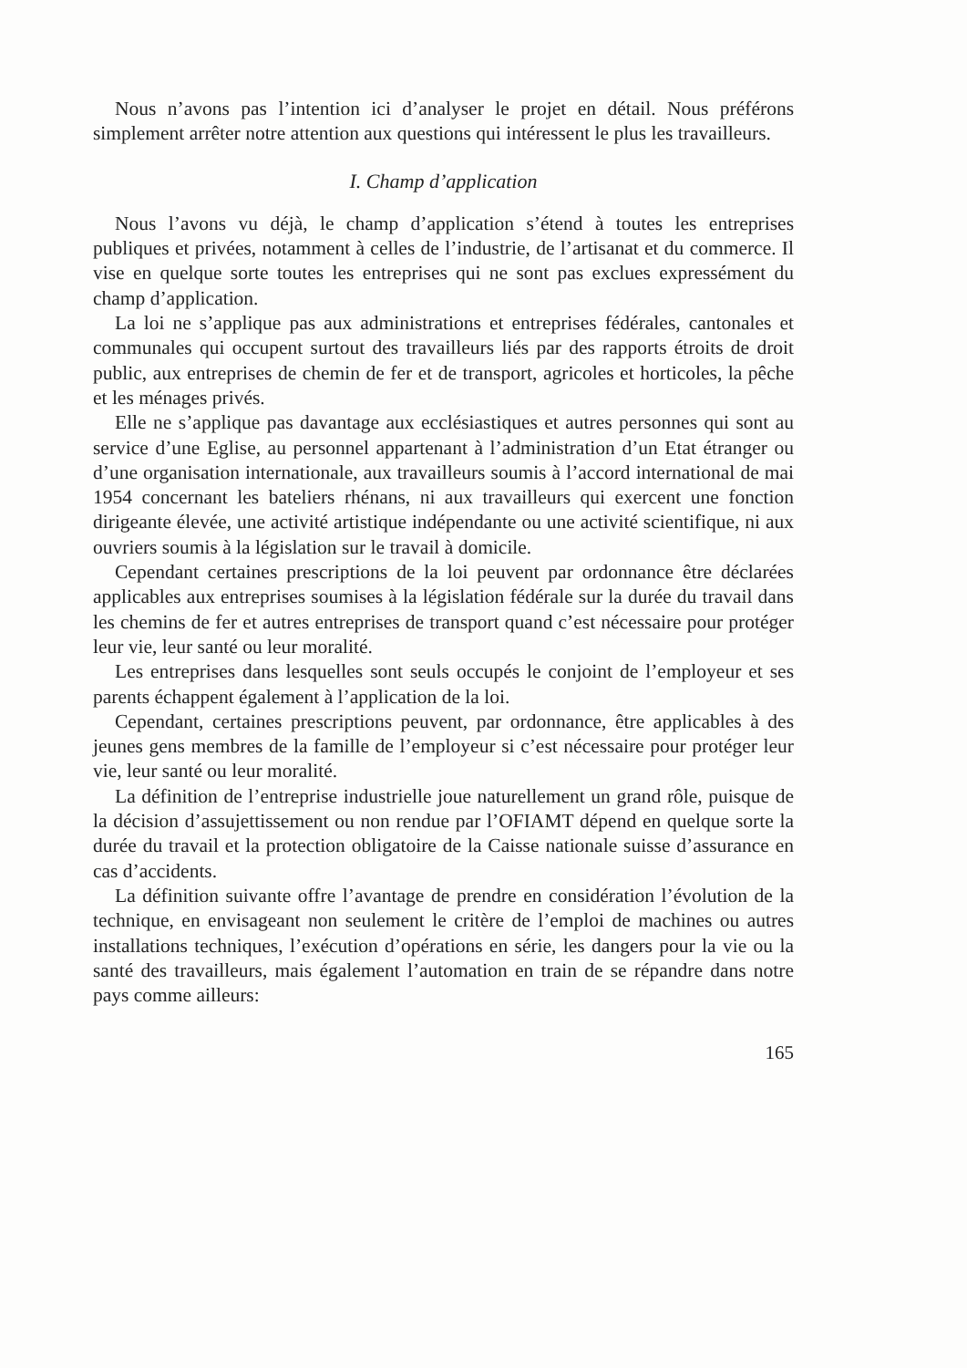Nous n’avons pas l’intention ici d’analyser le projet en détail. Nous préférons simplement arrêter notre attention aux questions qui intéressent le plus les travailleurs.
I. Champ d’application
Nous l’avons vu déjà, le champ d’application s’étend à toutes les entreprises publiques et privées, notamment à celles de l’industrie, de l’artisanat et du commerce. Il vise en quelque sorte toutes les entreprises qui ne sont pas exclues expressément du champ d’application.
La loi ne s’applique pas aux administrations et entreprises fédérales, cantonales et communales qui occupent surtout des travailleurs liés par des rapports étroits de droit public, aux entreprises de chemin de fer et de transport, agricoles et horticoles, la pêche et les ménages privés.
Elle ne s’applique pas davantage aux ecclésiastiques et autres personnes qui sont au service d’une Eglise, au personnel appartenant à l’administration d’un Etat étranger ou d’une organisation internationale, aux travailleurs soumis à l’accord international de mai 1954 concernant les bateliers rhénans, ni aux travailleurs qui exercent une fonction dirigeante élevée, une activité artistique indépendante ou une activité scientifique, ni aux ouvriers soumis à la législation sur le travail à domicile.
Cependant certaines prescriptions de la loi peuvent par ordonnance être déclarées applicables aux entreprises soumises à la législation fédérale sur la durée du travail dans les chemins de fer et autres entreprises de transport quand c’est nécessaire pour protéger leur vie, leur santé ou leur moralité.
Les entreprises dans lesquelles sont seuls occupés le conjoint de l’employeur et ses parents échappent également à l’application de la loi.
Cependant, certaines prescriptions peuvent, par ordonnance, être applicables à des jeunes gens membres de la famille de l’employeur si c’est nécessaire pour protéger leur vie, leur santé ou leur moralité.
La définition de l’entreprise industrielle joue naturellement un grand rôle, puisque de la décision d’assujettissement ou non rendue par l’OFIAMT dépend en quelque sorte la durée du travail et la protection obligatoire de la Caisse nationale suisse d’assurance en cas d’accidents.
La définition suivante offre l’avantage de prendre en considération l’évolution de la technique, en envisageant non seulement le critère de l’emploi de machines ou autres installations techniques, l’exécution d’opérations en série, les dangers pour la vie ou la santé des travailleurs, mais également l’automation en train de se répandre dans notre pays comme ailleurs:
165